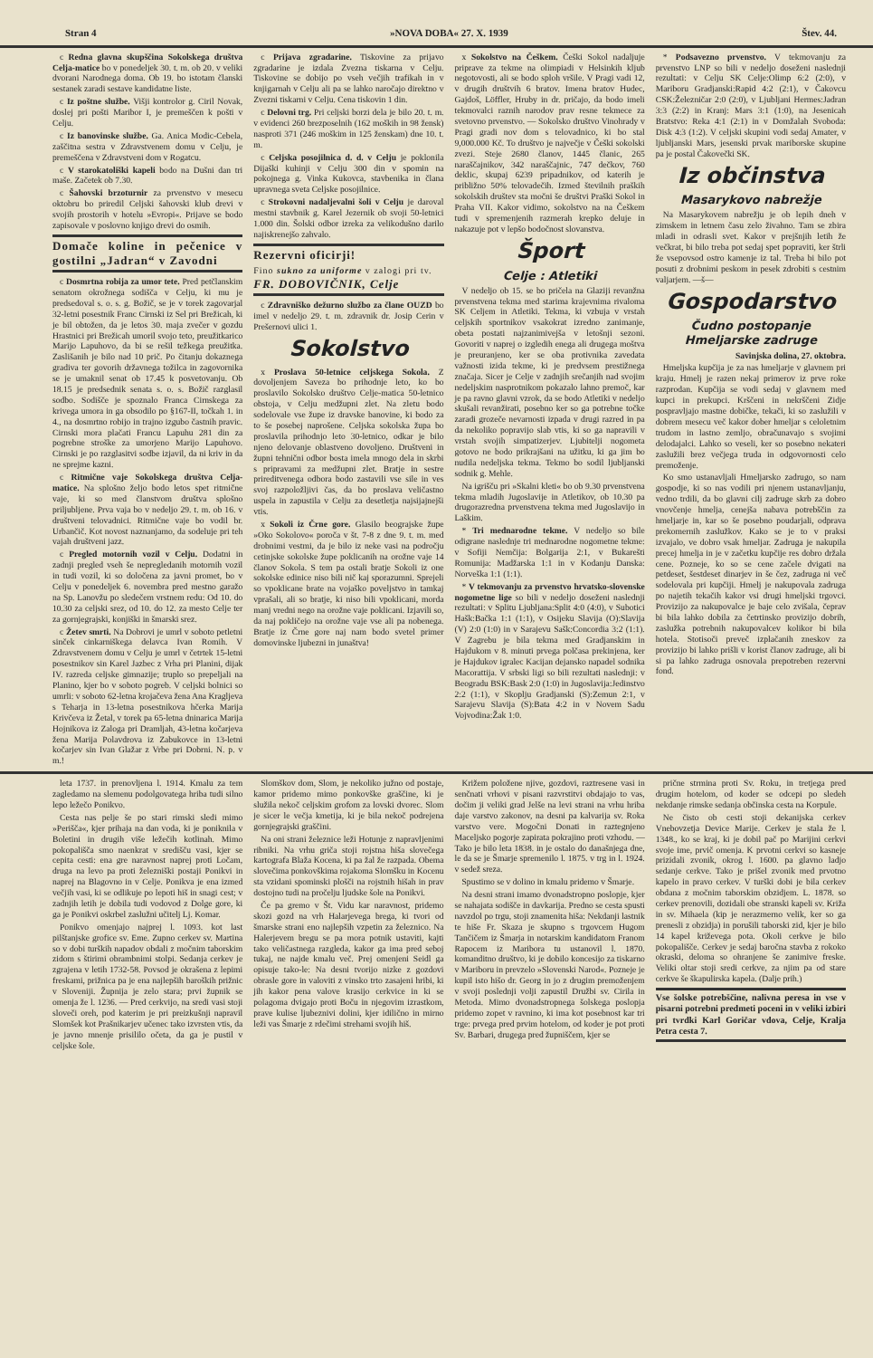Stran 4 »NOVA DOBA« 27. X. 1939 Štev. 44.
c Redna glavna skupščina Sokolskega društva Celja-matice bo v ponedeljek 30. t. m. ob 20. v veliki dvorani Narodnega doma. Ob 19. bo istotam članski sestanek zaradi sestave kandidatne liste.
c Iz poštne službe. Višji kontrolor g. Ciril Novak, doslej pri pošti Maribor I, je premeščen k pošti v Celju.
c Iz banovinske službe. Ga. Anica Modic-Cebela, zaščitna sestra v Zdravstvenem domu v Celju, je premeščena v Zdravstveni dom v Rogatcu.
c V starokatoliški kapeli bodo na Dušni dan tri maše. Začetek ob 7.30.
c Šahovski brzoturnir za prvenstvo v mesecu oktobru bo priredil Celjski šahovski klub drevi v svojih prostorih v hotelu »Evropi«. Prijave se bodo zapisovale v poslovno knjigo drevi do osmih.
Domače koline in pečenice v gostilni „Jadran“ v Zavodni
c Dosmrtna robija za umor tete. Pred petčlanskim senatom okrožnega sodišča v Celju, ki mu je predsedoval s. o. s. g. Božič, se je v torek zagovarjal 32-letni posestnik Franc Cirnski iz Sel pri Brežicah, ki je bil obtožen, da je letos 30. maja zvečer v gozdu Hrastnici pri Brežicah umoril svojo teto, preužitkarico Marijo Lapuhovo, da bi se rešil težkega preužitka. Zaslišanih je bilo nad 10 prič. Po čitanju dokaznega gradiva ter govorih državnega tožilca in zagovornika se je umaknil senat ob 17.45 k posvetovanju. Ob 18.15 je predsednik senata s. o. s. Božič razglasil sodbo. Sodišče je spoznalo Franca Cirnskega za krivega umora in ga obsodilo po §167-II, točkah 1. in 4., na dosmrtno robijo in trajno izgubo častnih pravic. Cirnski mora plačati Francu Lapuhu 281 din za pogrebne stroške za umorjeno Marijo Lapuhovo. Cirnski je po razglasitvi sodbe izjavil, da ni kriv in da ne sprejme kazni.
c Ritmične vaje Sokolskega društva Celja-matice. Na splošno željo bodo letos spet ritmične vaje, ki so med članstvom društva splošno priljubljene. Prva vaja bo v nedeljo 29. t. m. ob 16. v društveni telovadnici. Ritmične vaje bo vodil br. Urbančič. Kot novost naznanjamo, da sodeluje pri teh vajah društveni jazz.
c Pregled motornih vozil v Celju. Dodatni in zadnji pregled vseh še nepregledanih motornih vozil in tudi vozil, ki so določena za javni promet, bo v Celju v ponedeljek 6. novembra pred mestno garažo na Sp. Lanovžu po sledečem vrstnem redu: Od 10. do 10.30 za celjski srez, od 10. do 12. za mesto Celje ter za gornjegrajski, konjiški in šmarski srez.
c Žetev smrti. Na Dobrovi je umrl v soboto petletni sinček cinkarniškega delavca Ivan Romih. V Zdravstvenem domu v Celju je umrl v četrtek 15-letni posestnikov sin Karel Jazbec z Vrha pri Planini, dijak IV. razreda celjske gimnazije; truplo so prepeljali na Planino, kjer bo v soboto pogreb. V celjski bolnici so umrli: v soboto 62-letna krojačeva žena Ana Kragljeva s Teharja in 13-letna posestnikova hčerka Marija Krivčeva iz Žetal, v torek pa 65-letna dninarica Marija Hojnikova iz Zaloga pri Dramljah, 43-letna kočarjeva žena Marija Polavdrova iz Zabukovce in 13-letni kočarjev sin Ivan Glažar z Vrbe pri Dobrni. N. p. v m.!
c Prijava zgradarine. Tiskovine za prijavo zgradarine je izdala Zvezna tiskarna v Celju. Tiskovine se dobijo po vseh večjih trafikah in v knjigarnah v Celju ali pa se lahko naročajo direktno v Zvezni tiskarni v Celju. Cena tiskovin 1 din.
c Delovni trg. Pri celjski borzi dela je bilo 20. t. m. v evidenci 260 brezposelnih (162 moških in 98 žensk) nasproti 371 (246 moškim in 125 ženskam) dne 10. t. m.
c Celjska posojilnica d. d. v Celju je poklonila Dijaški kuhinji v Celju 300 din v spomin na pokojnega g. Vinka Kukovca, stavbenika in člana upravnega sveta Celjske posojilnice.
c Strokovni nadaljevalni šoli v Celju je daroval mestni stavbnik g. Karel Jezernik ob svoji 50-letnici 1.000 din. Šolski odbor izreka za velikodušno darilo najiskrenejšo zahvalo.
Rezervni oficirji!
Fino sukno za uniforme v zalogi pri tv.
FR. DOBOVIČNIK, Celje
c Zdravniško dežurno službo za člane OUZD bo imel v nedeljo 29. t. m. zdravnik dr. Josip Cerin v Prešernovi ulici 1.
Sokolstvo
x Proslava 50-letnice celjskega Sokola. Z dovoljenjem Saveza bo prihodnje leto, ko bo proslavilo Sokolsko društvo Celje-matica 50-letnico obstoja, v Celju medžupni zlet. Na zletu bodo sodelovale vse župe iz dravske banovine, ki bodo za to še posebej naprošene. Celjska sokolska župa bo proslavila prihodnjo leto 30-letnico, odkar je bilo njeno delovanje oblastveno dovoljeno. Društveni in župni tehnični odbor bosta imela mnogo dela in skrbi s pripravami za medžupni zlet. Bratje in sestre prireditvenega odbora bodo zastavili vse sile in ves svoj razpoložljivi čas, da bo proslava veličastno uspela in zapustila v Celju za desetletja najsijajnejši vtis.
x Sokoli iz Črne gore. Glasilo beograjske župe »Oko Sokolovo« poroča v št. 7-8 z dne 9. t. m. med drobnimi vestmi, da je bilo iz neke vasi na področju cetinjske sokolske župe poklicanih na orožne vaje 14 članov Sokola. S tem pa ostali bratje Sokoli iz one sokolske edinice niso bili nič kaj sporazumni. Sprejeli so vpoklicane brate na vojaško poveljstvo in tamkaj vprašali, ali so bratje, ki niso bili vpoklicani, morda manj vredni nego na orožne vaje poklicani. Izjavili so, da naj pokličejo na orožne vaje vse ali pa nobenega. Bratje iz Črne gore naj nam bodo svetel primer domovinske ljubezni in junaštva!
x Sokolstvo na Češkem. Češki Sokol nadaljuje priprave za tekme na olimpiadi v Helsinkih kljub negotovosti, ali se bodo sploh vršile. V Pragi vadi 12, v drugih društvih 6 bratov. Imena bratov Hudec, Gajdoš, Löffler, Hruby in dr. pričajo, da bodo imeli tekmovalci raznih narodov prav resne tekmece za svetovno prvenstvo. — Sokolsko društvo Vinohrady v Pragi gradi nov dom s telovadnico, ki bo stal 9,000.000 Kč. To društvo je največje v Češki sokolski zvezi. Steje 2680 članov, 1445 članic, 265 naraščajnikov, 342 naraščajnic, 747 dečkov, 760 deklic, skupaj 6239 pripadnikov, od katerih je približno 50% telovadečih. Izmed številnih praških sokolskih društev sta močni še društvi Praški Sokol in Praha VII. Kakor vidimo, sokolstvo na na Češkem tudi v spremenjenih razmerah krepko deluje in nakazuje pot v lepšo bodočnost slovanstva.
Šport
Celje : Atletiki
V nedeljo ob 15. se bo pričela na Glaziji revanžna prvenstvena tekma med starima krajevnima rivaloma SK Celjem in Atletiki. Tekma, ki vzbuja v vrstah celjskih sportnikov vsakokrat izredno zanimanje, obeta postati najzanimivejša v letošnji sezoni. Govoriti v naprej o izgledih enega ali drugega moštva je preuranjeno, ker se oba protivnika zavedata važnosti izida tekme, ki je predvsem prestižnega značaja. Sicer je Celje v zadnjih srečanjih nad svojim nedeljskim nasprotnikom pokazalo lahno premoč, kar je pa ravno glavni vzrok, da se bodo Atletiki v nedeljo skušali revanžirati, posebno ker so ga potrebne točke zaradi grozeče nevarnosti izpada v drugi razred in pa da nekoliko popravijo slab vtis, ki so ga napravili v vrstah svojih simpatizerjev. Ljubitelji nogometa gotovo ne bodo prikrajšani na užitku, ki ga jim bo nudila nedeljska tekma. Tekmo bo sodil ljubljanski sodnik g. Mehle.
Na igrišču pri »Skalni kleti« bo ob 9.30 prvenstvena tekma mladih Jugoslavije in Atletikov, ob 10.30 pa drugorazredna prvenstvena tekma med Jugoslavijo in Laškim.
* Tri mednarodne tekme. V nedeljo so bile odigrane naslednje tri mednarodne nogometne tekme: v Sofiji Nemčija: Bolgarija 2:1, v Bukarešti Romunija: Madžarska 1:1 in v Kodanju Danska: Norveška 1:1 (1:1).
* V tekmovanju za prvenstvo hrvatsko-slovenske nogometne lige so bili v nedeljo doseženi naslednji rezultati: v Splitu Ljubljana:Split 4:0 (4:0), v Subotici Hašk:Bačka 1:1 (1:1), v Osijeku Slavija (O):Slavija (V) 2:0 (1:0) in v Sarajevu Sašk:Concordia 3:2 (1:1). V Zagrebu je bila tekma med Gradjanskim in Hajdukom v 8. minuti prvega polčasa prekinjena, ker je Hajdukov igralec Kacijan dejansko napadel sodnika Macorattija. V srbski ligi so bili rezultati naslednji: v Beogradu BSK:Bask 2:0 (1:0) in Jugoslavija:Jedinstvo 2:2 (1:1), v Skoplju Gradjanski (S):Zemun 2:1, v Sarajevu Slavija (S):Bata 4:2 in v Novem Sadu Vojvodina:Žak 1:0.
* Podsavezno prvenstvo. V tekmovanju za prvenstvo LNP so bili v nedeljo doseženi naslednji rezultati: v Celju SK Celje:Olimp 6:2 (2:0), v Mariboru Gradjanski:Rapid 4:2 (2:1), v Čakovcu CSK:Železničar 2:0 (2:0), v Ljubljani Hermes:Jadran 3:3 (2:2) in Kranj: Mars 3:1 (1:0), na Jesenicah Bratstvo: Reka 4:1 (2:1) in v Domžalah Svoboda: Disk 4:3 (1:2). V celjski skupini vodi sedaj Amater, v ljubljanski Mars, jesenski prvak mariborske skupine pa je postal Čakovečki SK.
Iz občinstva
Masarykovo nabrežje
Na Masarykovem nabrežju je ob lepih dneh v zimskem in letnem času zelo živahno. Tam se zbira mladi in odrasli svet. Kakor v prejšnjih letih že večkrat, bi bilo treba pot sedaj spet popraviti, ker štrli že vsepovsod ostro kamenje iz tal. Treba bi bilo pot posuti z drobnimi peskom in pesek zdrobiti s cestnim valjarjem. —š—
Gospodarstvo
Čudno postopanje Hmeljarske zadruge
Savinjska dolina, 27. oktobra.
Hmeljska kupčija je za nas hmeljarje v glavnem pri kraju. Hmelj je razen nekaj primerov iz prve roke razprodan. Kupčija se vodi sedaj v glavnem med kupci in prekupci. Krščeni in nekrščeni Zidje pospravljajo mastne dobičke, tekači, ki so zaslužili v dobrem mesecu več kakor dober hmeljar s celoletnim trudom in lastno zemljo, obračunavajo s svojimi delodajalci. Lahko so veseli, ker so posebno nekateri zaslužili brez večjega truda in odgovornosti celo premoženje.
Ko smo ustanavljali Hmeljarsko zadrugo, so nam gospodje, ki so nas vodili pri njenem ustanavljanju, vedno trdili, da bo glavni cilj zadruge skrb za dobro vnovčenje hmelja, cenejša nabava potrebščin za hmeljarje in, kar so še posebno poudarjali, odprava prekomernih zaslužkov. Kako se je to v praksi izvajalo, ve dobro vsak hmeljar. Zadruga je nakupila precej hmelja in je v začetku kupčije res dobro držala cene. Pozneje, ko so se cene začele dvigati na petdeset, šestdeset dinarjev in še čez, zadruga ni več sodelovala pri kupčiji. Hmelj je nakupovala zadruga po najetih tekačih kakor vsi drugi hmeljski trgovci. Provizijo za nakupovalce je baje celo zvišala, čeprav bi bila lahko dobila za četrtinsko provizijo dobrih, zaslužka potrebnih nakupovalcev kolikor bi bila hotela. Stotisoči preveč izplačanih zneskov za provizijo bi lahko prišli v korist članov zadruge, ali bi si pa lahko zadruga osnovala prepotreben rezervni fond.
leta 1737. in prenovljena l. 1914. Kmalu za tem zagledamo na slemenu podolgovatega hriba tudi silno lepo ležečo Ponikvo.
Cesta nas pelje še po stari rimski sledi mimo »Perišča«, kjer prihaja na dan voda, ki je poniknila v Boletini in drugih više ležečih kotlinah. Mimo pokopališča smo naenkrat v središču vasi, kjer se cepita cesti: ena gre naravnost naprej proti Ločam, druga na levo pa proti železniški postaji Ponikvi in naprej na Blagovno in v Celje. Ponikva je ena izmed večjih vasi, ki se odlikuje po lepoti hiš in snagi cest; v zadnjih letih je dobila tudi vodovod z Dolge gore, ki ga je Ponikvi oskrbel zaslužni učitelj Lj. Komar.
Ponikvo omenjajo najprej l. 1093. kot last pilštanjske grofice sv. Eme. Zupno cerkev sv. Martina so v dobi turških napadov obdali z močnim taborskim zidom s štirimi obrambnimi stolpi. Sedanja cerkev je zgrajena v letih 1732-58. Povsod je okrašena z lepimi freskami, prižnica pa je ena najlepših baroških prižnic v Sloveniji. Župnija je zelo stara; prvi župnik se omenja že l. 1236. — Pred cerkvijo, na sredi vasi stoji sloveči oreh, pod katerim je pri preizkušnji napravil Slomšek kot Prašnikarjev učenec tako izvrsten vtis, da je javno mnenje prisililo očeta, da ga je pustil v celjske šole.
Slomškov dom, Slom, je nekoliko južno od postaje, kamor pridemo mimo ponkovške graščine, ki je služila nekoč celjskim grofom za lovski dvorec. Slom je sicer le večja kmetija, ki je bila nekoč podrejena gornjegrajski graščini.
Na oni strani železnice leži Hotunje z napravljenimi ribniki. Na vrhu griča stoji rojstna hiša slovečega kartografa Blaža Kocena, ki pa žal že razpada. Obema slovečima ponkovškima rojakoma Slomšku in Kocenu sta vzidani spominski plošči na rojstnih hišah in prav dostojno tudi na pročelju ljudske šole na Ponikvi.
Če pa gremo v Št. Vidu kar naravnost, pridemo skozi gozd na vrh Halarjevega brega, ki tvori od šmarske strani eno najlepših vzpetin za železnico. Na Halerjevem bregu se pa mora potnik ustaviti, kajti tako veličastnega razgleda, kakor ga ima pred seboj tukaj, ne najde kmalu več. Prej omenjeni Seidl ga opisuje tako-le: Na desni tvorijo nizke z gozdovi obrasle gore in valoviti z vinsko trto zasajeni hribi, ki jih kakor pena valove krasijo cerkvice in ki se polagoma dvigajo proti Boču in njegovim izrastkom, prave kulise ljubeznivi dolini, kjer idilično in mirno leži vas Šmarje z rdečimi strehami svojih hiš.
Križem položene njive, gozdovi, raztresene vasi in senčnati vrhovi v pisani razvrstitvi obdajajo to vas, dočim ji veliki grad Jelše na levi strani na vrhu hriba daje varstvo zakonov, na desni pa kalvarija sv. Roka varstvo vere. Mogočni Donati in raztegnjeno Maceljsko pogorje zapirata pokrajino proti vzhodu. — Tako je bilo leta 1838. in je ostalo do današnjega dne, le da se je Šmarje spremenilo l. 1875. v trg in l. 1924. v sedež sreza.
Spustimo se v dolino in kmalu pridemo v Šmarje.
Na desni strani imamo dvonadstropno poslopje, kjer se nahajata sodišče in davkarija. Predno se cesta spusti navzdol po trgu, stoji znamenita hiša: Nekdanji lastnik te hiše Fr. Skaza je skupno s trgovcem Hugom Tančičem iz Šmarja in notarskim kandidatom Franom Rapocem iz Maribora tu ustanovil l. 1870. komanditno društvo, ki je dobilo koncesijo za tiskarno v Mariboru in prevzelo »Slovenski Narod«. Pozneje je kupil isto hišo dr. Georg in jo z drugim premoženjem v svoji poslednji volji zapustil Družbi sv. Cirila in Metoda. Mimo dvonadstropnega šolskega poslopja pridemo zopet v ravnino, ki ima kot posebnost kar tri trge: prvega pred prvim hotelom, od koder je pot proti Sv. Barbari, drugega pred župniščem, kjer se
prične strmina proti Sv. Roku, in tretjega pred drugim hotelom, od koder se odcepi po sledeh nekdanje rimske sedanja občinska cesta na Korpule.
Ne čisto ob cesti stoji dekanijska cerkev Vnebovzetja Device Marije. Cerkev je stala že l. 1348., ko se kraj, ki je dobil pač po Marijini cerkvi svoje ime, prvič omenja. K prvotni cerkvi so kasneje prizidali zvonik, okrog l. 1600. pa glavno ladjo sedanje cerkve. Tako je prišel zvonik med prvotno kapelo in pravo cerkev. V turški dobi je bila cerkev obdana z močnim taborskim obzidjem. L. 1878. so cerkev prenovili, dozidali obe stranski kapeli sv. Križa in sv. Mihaela (kip je nerazmerno velik, ker so ga prenesli z obzidja) in porušili taborski zid, kjer je bilo 14 kapel križevega pota. Okoli cerkve je bilo pokopališče. Cerkev je sedaj baročna stavba z rokoko okraski, deloma so ohranjene še zanimive freske. Veliki oltar stoji sredi cerkve, za njim pa od stare cerkve še škapulirska kapela. (Dalje prih.)
Vse šolske potrebščine, nalivna peresa in vse v pisarni potrebni predmeti poceni in v veliki izbiri pri tvrdki Karl Goričar vdova, Celje, Kralja Petra cesta 7.